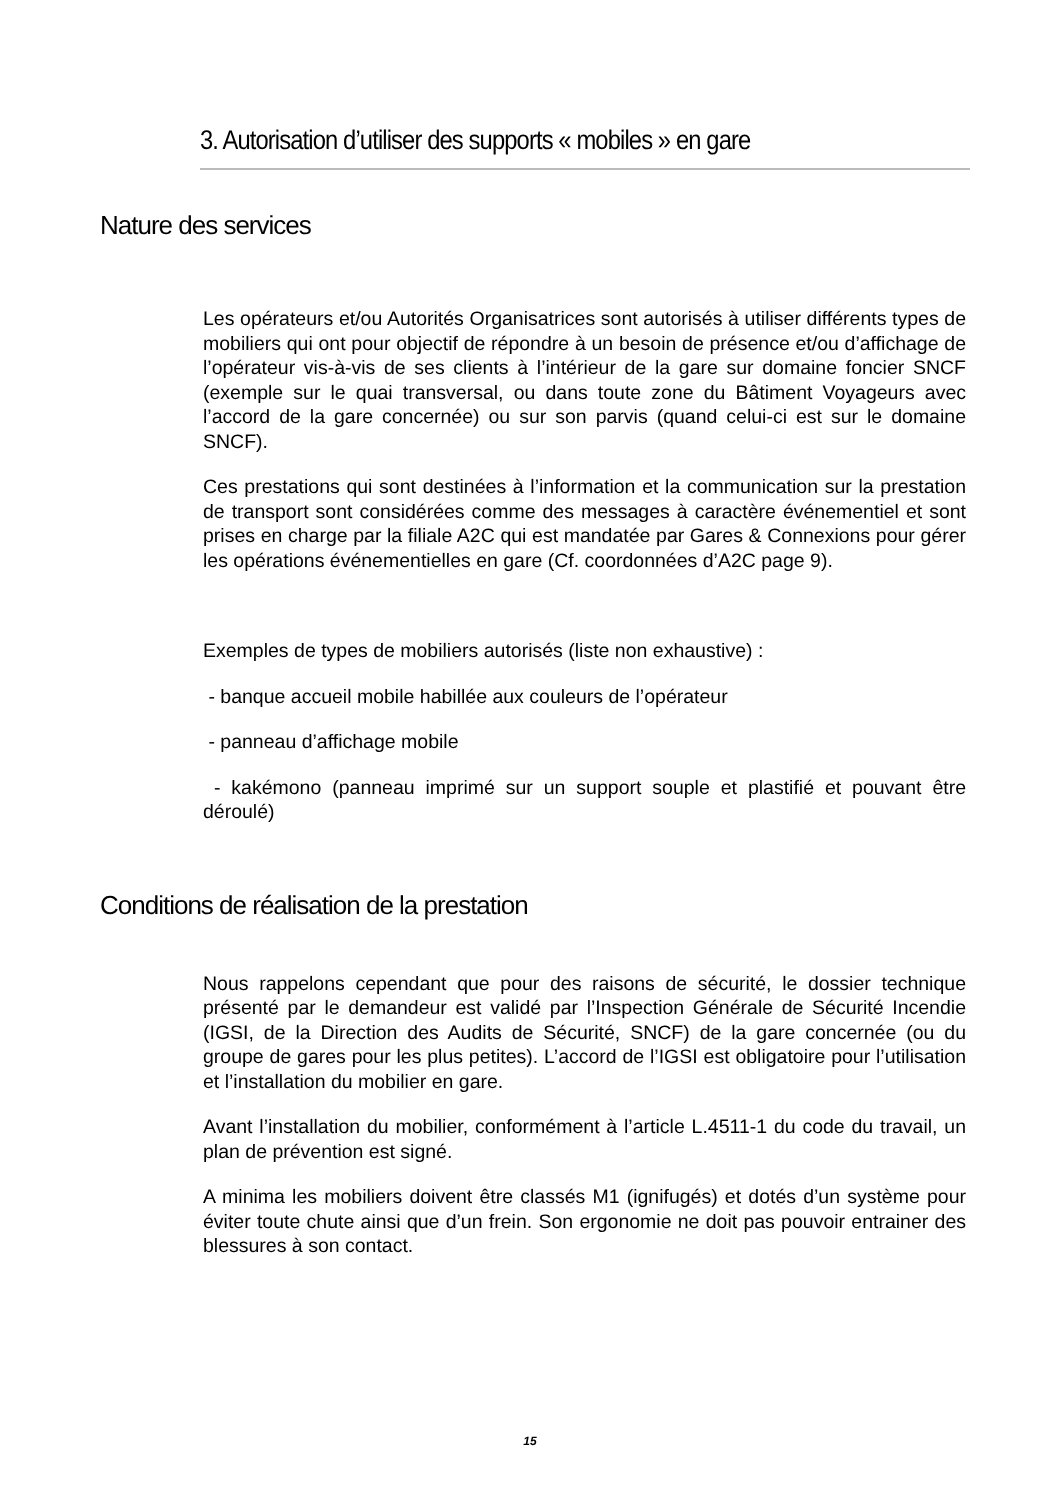3. Autorisation d’utiliser des supports « mobiles » en gare
Nature des services
Les opérateurs et/ou Autorités Organisatrices sont autorisés à utiliser différents types de mobiliers qui ont pour objectif de répondre à un besoin de présence et/ou d’affichage de l’opérateur vis-à-vis de ses clients à l’intérieur de la gare sur domaine foncier SNCF (exemple sur le quai transversal, ou dans toute zone du Bâtiment Voyageurs avec l’accord de la gare concernée) ou sur son parvis (quand celui-ci est sur le domaine SNCF).
Ces prestations qui sont destinées à l’information et la communication sur la prestation de transport sont considérées comme des messages à caractère événementiel et sont prises en charge par la filiale A2C qui est mandatée par Gares & Connexions pour gérer les opérations événementielles en gare (Cf. coordonnées d’A2C page 9).
Exemples de types de mobiliers autorisés (liste non exhaustive) :
- banque accueil mobile habillée aux couleurs de l’opérateur
- panneau d’affichage mobile
- kakémono (panneau imprimé sur un support souple et plastifié et pouvant être déroulé)
Conditions de réalisation de la prestation
Nous rappelons cependant que pour des raisons de sécurité, le dossier technique présenté par le demandeur est validé par l’Inspection Générale de Sécurité Incendie (IGSI, de la Direction des Audits de Sécurité, SNCF) de la gare concernée (ou du groupe de gares pour les plus petites). L’accord de l’IGSI est obligatoire pour l’utilisation et l’installation du mobilier en gare.
Avant l’installation du mobilier, conformément à l’article L.4511-1 du code du travail, un plan de prévention est signé.
A minima les mobiliers doivent être classés M1 (ignifugés) et dotés d’un système pour éviter toute chute ainsi que d’un frein. Son ergonomie ne doit pas pouvoir entrainer des blessures à son contact.
15